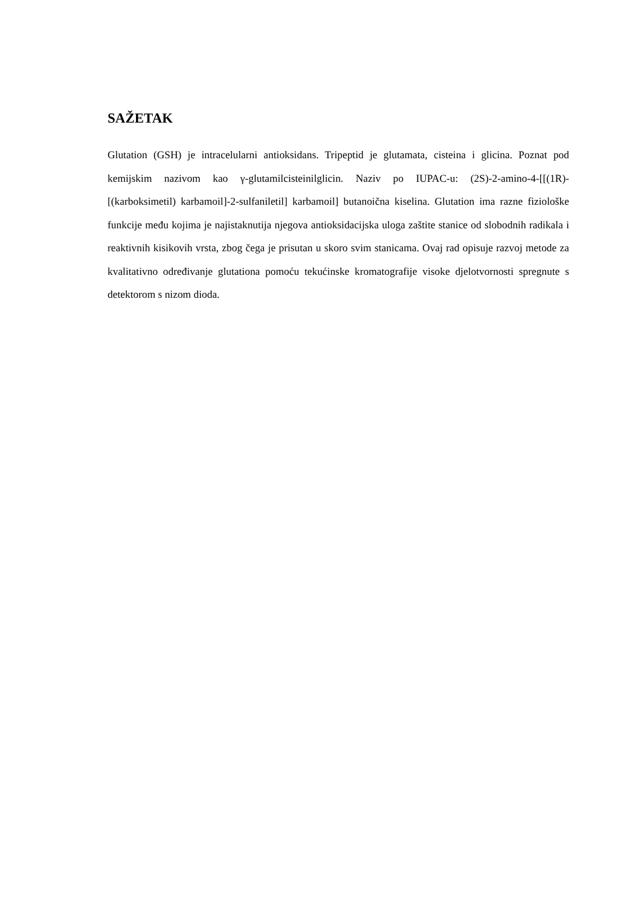SAŽETAK
Glutation (GSH) je intracelularni antioksidans. Tripeptid je glutamata, cisteina i glicina. Poznat pod kemijskim nazivom kao γ-glutamilcisteinilglicin. Naziv po IUPAC-u: (2S)-2-amino-4-[[(1R)-[(karboksimetil) karbamoil]-2-sulfaniletil] karbamoil] butanoična kiselina. Glutation ima razne fiziološke funkcije među kojima je najistaknutija njegova antioksidacijska uloga zaštite stanice od slobodnih radikala i reaktivnih kisikovih vrsta, zbog čega je prisutan u skoro svim stanicama. Ovaj rad opisuje razvoj metode za kvalitativno određivanje glutationa pomoću tekućinske kromatografije visoke djelotvornosti spregnute s detektorom s nizom dioda.